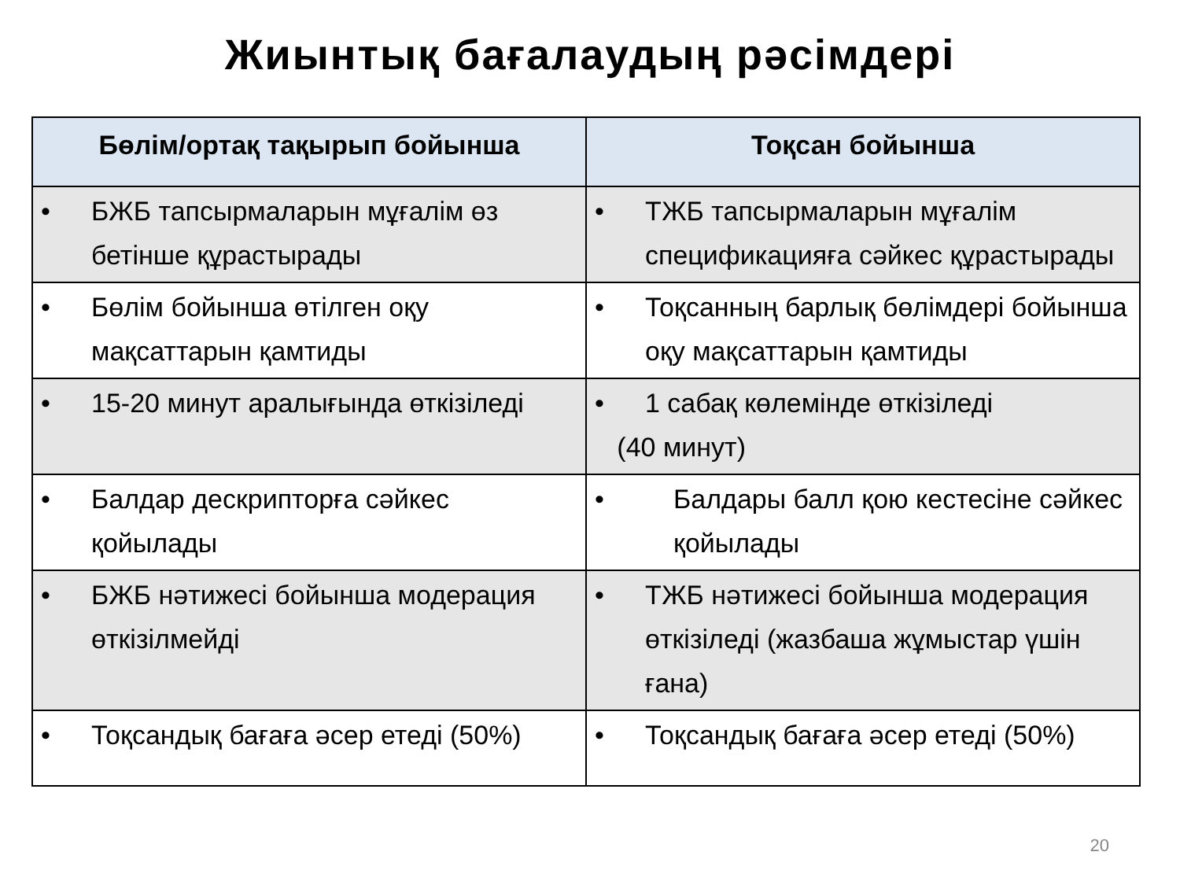Жиынтық бағалаудың рәсімдері
| Бөлім/ортақ тақырып бойынша | Тоқсан бойынша |
| --- | --- |
| • БЖБ тапсырмаларын мұғалім өз бетінше құрастырады | • ТЖБ тапсырмаларын мұғалім спецификацияға сәйкес құрастырады |
| • Бөлім бойынша өтілген оқу мақсаттарын қамтиды | • Тоқсанның барлық бөлімдері бойынша оқу мақсаттарын қамтиды |
| • 15-20 минут аралығында өткізіледі | • 1 сабақ көлемінде өткізіледі (40 минут) |
| • Балдар дескрипторға сәйкес қойылады | • Балдары балл қою кестесіне сәйкес қойылады |
| • БЖБ нәтижесі бойынша модерация өткізілмейді | • ТЖБ нәтижесі бойынша модерация өткізіледі (жазбаша жұмыстар үшін ғана) |
| • Тоқсандық бағаға әсер етеді (50%) | • Тоқсандық бағаға әсер етеді (50%) |
20